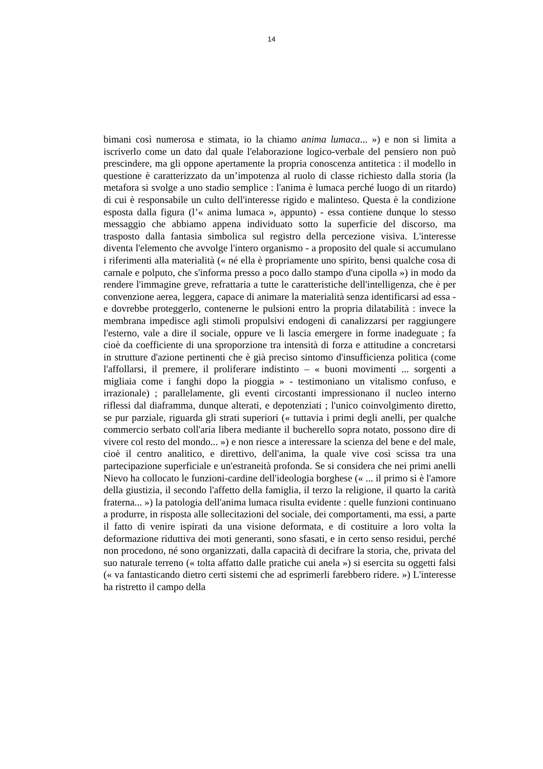14
bimani così numerosa e stimata, io la chiamo anima lumaca... ») e non si limita a iscriverlo come un dato dal quale l'elaborazione logico-verbale del pensiero non può prescindere, ma gli oppone apertamente la propria conoscenza antitetica : il modello in questione è caratterizzato da un’impotenza al ruolo di classe richiesto dalla storia (la metafora si svolge a uno stadio semplice : l'anima è lumaca perché luogo di un ritardo) di cui è responsabile un culto dell'interesse rigido e malinteso. Questa è la condizione esposta dalla figura (l’« anima lumaca », appunto) - essa contiene dunque lo stesso messaggio che abbiamo appena individuato sotto la superficie del discorso, ma trasposto dalla fantasia simbolica sul registro della percezione visiva. L'interesse diventa l'elemento che avvolge l'intero organismo - a proposito del quale si accumulano i riferimenti alla materialità (« né ella è propriamente uno spirito, bensi qualche cosa di carnale e polputo, che s'informa presso a poco dallo stampo d'una cipolla ») in modo da rendere l'immagine greve, refrattaria a tutte le caratteristiche dell'intelligenza, che è per convenzione aerea, leggera, capace di animare la materialità senza identificarsi ad essa - e dovrebbe proteggerlo, contenerne le pulsioni entro la propria dilatabilità : invece la membrana impedisce agli stimoli propulsivi endogeni di canalizzarsi per raggiungere l'esterno, vale a dire il sociale, oppure ve li lascia emergere in forme inadeguate ; fa cioè da coefficiente di una sproporzione tra intensità di forza e attitudine a concretarsi in strutture d'azione pertinenti che è già preciso sintomo d'insufficienza politica (come l'affollarsi, il premere, il proliferare indistinto – « buoni movimenti ... sorgenti a migliaia come i fanghi dopo la pioggia » - testimoniano un vitalismo confuso, e irrazionale) ; parallelamente, gli eventi circostanti impressionano il nucleo interno riflessi dal diaframma, dunque alterati, e depotenziati ; l'unico coinvolgimento diretto, se pur parziale, riguarda gli strati superiori (« tuttavia i primi degli anelli, per qualche commercio serbato coll'aria libera mediante il bucherello sopra notato, possono dire di vivere col resto del mondo... ») e non riesce a interessare la scienza del bene e del male, cioè il centro analitico, e direttivo, dell'anima, la quale vive così scissa tra una partecipazione superficiale e un'estraneità profonda. Se si considera che nei primi anelli Nievo ha collocato le funzioni-cardine dell'ideologia borghese (« ... il primo si è l'amore della giustizia, il secondo l'affetto della famiglia, il terzo la religione, il quarto la carità fraterna... ») la patologia dell'anima lumaca risulta evidente : quelle funzioni continuano a produrre, in risposta alle sollecitazioni del sociale, dei comportamenti, ma essi, a parte il fatto di venire ispirati da una visione deformata, e di costituire a loro volta la deformazione riduttiva dei moti generanti, sono sfasati, e in certo senso residui, perché non procedono, né sono organizzati, dalla capacità di decifrare la storia, che, privata del suo naturale terreno (« tolta affatto dalle pratiche cui anela ») si esercita su oggetti falsi (« va fantasticando dietro certi sistemi che ad esprimerli farebbero ridere. ») L'interesse ha ristretto il campo della